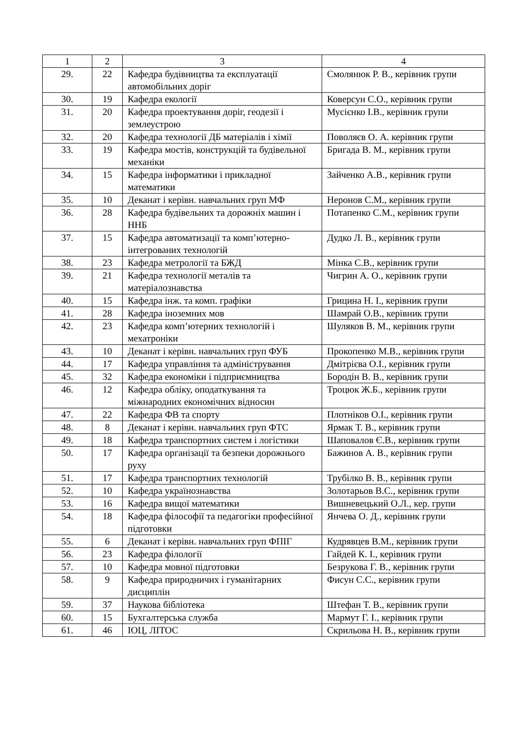| 1 | 2 | 3 | 4 |
| 29. | 22 | Кафедра будівництва та експлуатації автомобільних доріг | Смолянюк Р. В., керівник групи |
| 30. | 19 | Кафедра екології | Коверсун С.О., керівник групи |
| 31. | 20 | Кафедра проектування доріг, геодезії і землеустрою | Мусієнко І.В., керівник групи |
| 32. | 20 | Кафедра технології ДБ матеріалів і хімії | Поволяєв О. А. керівник групи |
| 33. | 19 | Кафедра мостів, конструкцій та будівельної механіки | Бригада В. М., керівник групи |
| 34. | 15 | Кафедра інформатики і прикладної математики | Зайченко А.В., керівник групи |
| 35. | 10 | Деканат і керівн. навчальних груп МФ | Неронов С.М., керівник групи |
| 36. | 28 | Кафедра будівельних та дорожніх машин і ННБ | Потапенко С.М., керівник групи |
| 37. | 15 | Кафедра автоматизації та комп’ютерно-інтегрованих технологій | Дудко Л. В., керівник групи |
| 38. | 23 | Кафедра метрології та БЖД | Мінка С.В., керівник групи |
| 39. | 21 | Кафедра технології металів та матеріалознавства | Чигрин А. О., керівник групи |
| 40. | 15 | Кафедра інж. та комп. графіки | Грицина Н. І., керівник групи |
| 41. | 28 | Кафедра іноземних мов | Шамрай О.В., керівник групи |
| 42. | 23 | Кафедра комп’ютерних технологій і мехатроніки | Шуляков В. М., керівник групи |
| 43. | 10 | Деканат і керівн. навчальних груп ФУБ | Прокопенко М.В., керівник групи |
| 44. | 17 | Кафедра управління та адміністрування | Дмітрієва О.І., керівник групи |
| 45. | 32 | Кафедра економіки і підприємництва | Бородін В. В., керівник групи |
| 46. | 12 | Кафедра обліку, оподаткування та міжнародних економічних відносин | Троцюк Ж.Б., керівник групи |
| 47. | 22 | Кафедра ФВ та спорту | Плотніков О.І., керівник групи |
| 48. | 8 | Деканат і керівн. навчальних груп ФТС | Ярмак Т. В., керівник групи |
| 49. | 18 | Кафедра транспортних систем і логістики | Шаповалов Є.В., керівник групи |
| 50. | 17 | Кафедра організації та безпеки дорожнього руху | Бажинов А. В., керівник групи |
| 51. | 17 | Кафедра транспортних технологій | Трубілко В. В., керівник групи |
| 52. | 10 | Кафедра українознавства | Золотарьов В.С., керівник групи |
| 53. | 16 | Кафедра вищої математики | Вишневецький О.Л., кер. групи |
| 54. | 18 | Кафедра філософії та педагогіки професійної підготовки | Янчева О. Д., керівник групи |
| 55. | 6 | Деканат і керівн. навчальних груп ФПІГ | Кудрявцев В.М., керівник групи |
| 56. | 23 | Кафедра філології | Гайдей К. І., керівник групи |
| 57. | 10 | Кафедра мовної підготовки | Безрукова Г. В., керівник групи |
| 58. | 9 | Кафедра природничих і гуманітарних дисциплін | Фисун С.С., керівник групи |
| 59. | 37 | Наукова бібліотека | Штефан Т. В., керівник групи |
| 60. | 15 | Бухгалтерська служба | Мармут Г. І., керівник групи |
| 61. | 46 | ІОЦ, ЛІТОС | Скрильова Н. В., керівник групи |